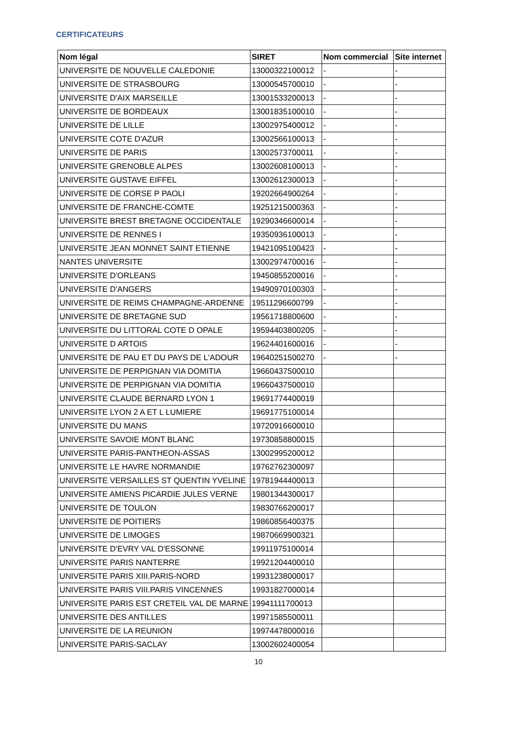CERTIFICATEURS
| Nom légal | SIRET | Nom commercial | Site internet |
| --- | --- | --- | --- |
| UNIVERSITE DE NOUVELLE CALEDONIE | 13000322100012 | - | - |
| UNIVERSITE DE STRASBOURG | 13000545700010 | - | - |
| UNIVERSITE D'AIX MARSEILLE | 13001533200013 | - | - |
| UNIVERSITE DE BORDEAUX | 13001835100010 | - | - |
| UNIVERSITE DE LILLE | 13002975400012 | - | - |
| UNIVERSITE COTE D'AZUR | 13002566100013 | - | - |
| UNIVERSITE DE PARIS | 13002573700011 | - | - |
| UNIVERSITE GRENOBLE ALPES | 13002608100013 | - | - |
| UNIVERSITE GUSTAVE EIFFEL | 13002612300013 | - | - |
| UNIVERSITE DE CORSE P PAOLI | 19202664900264 | - | - |
| UNIVERSITE DE FRANCHE-COMTE | 19251215000363 | - | - |
| UNIVERSITE BREST BRETAGNE OCCIDENTALE | 19290346600014 | - | - |
| UNIVERSITE DE RENNES I | 19350936100013 | - | - |
| UNIVERSITE JEAN MONNET SAINT ETIENNE | 19421095100423 | - | - |
| NANTES UNIVERSITE | 13002974700016 | - | - |
| UNIVERSITE D'ORLEANS | 19450855200016 | - | - |
| UNIVERSITE D'ANGERS | 19490970100303 | - | - |
| UNIVERSITE DE REIMS CHAMPAGNE-ARDENNE | 19511296600799 | - | - |
| UNIVERSITE DE BRETAGNE SUD | 19561718800600 | - | - |
| UNIVERSITE DU LITTORAL COTE D OPALE | 19594403800205 | - | - |
| UNIVERSITE D ARTOIS | 19624401600016 | - | - |
| UNIVERSITE DE PAU ET DU PAYS DE L'ADOUR | 19640251500270 | - | - |
| UNIVERSITE DE PERPIGNAN VIA DOMITIA | 19660437500010 | | |
| UNIVERSITE DE PERPIGNAN VIA DOMITIA | 19660437500010 | | |
| UNIVERSITE CLAUDE BERNARD LYON 1 | 19691774400019 | | |
| UNIVERSITE LYON 2 A ET L LUMIERE | 19691775100014 | | |
| UNIVERSITE DU MANS | 19720916600010 | | |
| UNIVERSITE SAVOIE MONT BLANC | 19730858800015 | | |
| UNIVERSITE PARIS-PANTHEON-ASSAS | 13002995200012 | | |
| UNIVERSITE LE HAVRE NORMANDIE | 19762762300097 | | |
| UNIVERSITE VERSAILLES ST QUENTIN YVELINE | 19781944400013 | | |
| UNIVERSITE AMIENS PICARDIE JULES VERNE | 19801344300017 | | |
| UNIVERSITE DE TOULON | 19830766200017 | | |
| UNIVERSITE DE POITIERS | 19860856400375 | | |
| UNIVERSITE DE LIMOGES | 19870669900321 | | |
| UNIVERSITE D'EVRY VAL D'ESSONNE | 19911975100014 | | |
| UNIVERSITE PARIS NANTERRE | 19921204400010 | | |
| UNIVERSITE PARIS XIII.PARIS-NORD | 19931238000017 | | |
| UNIVERSITE PARIS VIII.PARIS VINCENNES | 19931827000014 | | |
| UNIVERSITE PARIS EST CRETEIL VAL DE MARNE | 19941111700013 | | |
| UNIVERSITE DES ANTILLES | 19971585500011 | | |
| UNIVERSITE DE LA REUNION | 19974478000016 | | |
| UNIVERSITE PARIS-SACLAY | 13002602400054 | | |
10